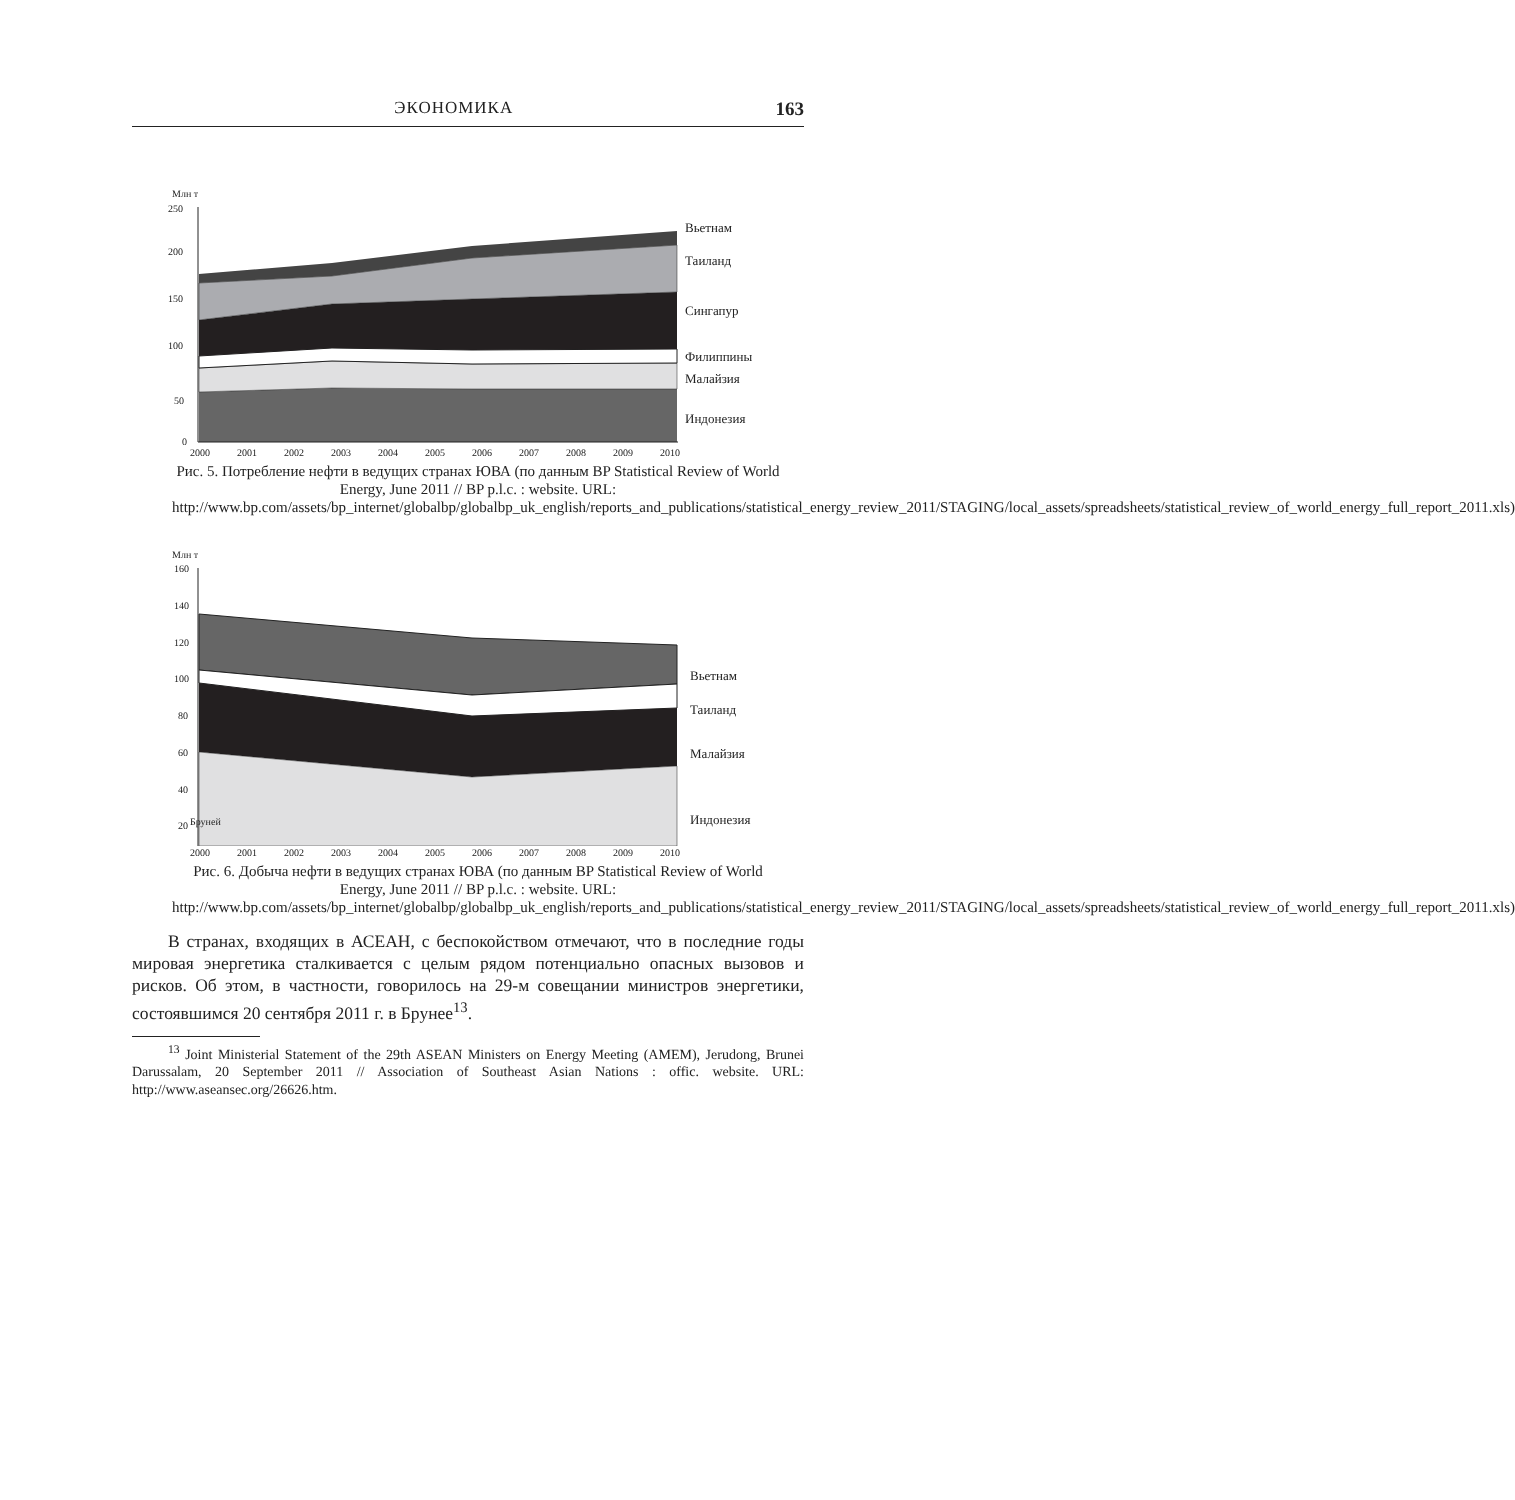ЭКОНОМИКА 163
Млн т
250
200
150
100
50
0
Вьетнам
Таиланд
Сингапур
Филиппины
Малайзия
Индонезия
2000 2001 2002 2003 2004 2005 2006 2007 2008 2009 2010
Рис. 5. Потребление нефти в ведущих странах ЮВА (по данным BP Statistical Review of World Energy, June 2011 // BP p.l.c. : website. URL: http://www.bp.com/assets/bp_internet/globalbp/globalbp_uk_english/reports_and_publications/statistical_energy_review_2011/STAGING/local_assets/spreadsheets/statistical_review_of_world_energy_full_report_2011.xls)
Млн т
160
140
120
100
80
60
40
20
Вьетнам
Таиланд
Малайзия
Индонезия
Бруней
2000 2001 2002 2003 2004 2005 2006 2007 2008 2009 2010
Рис. 6. Добыча нефти в ведущих странах ЮВА (по данным BP Statistical Review of World Energy, June 2011 // BP p.l.c. : website. URL: http://www.bp.com/assets/bp_internet/globalbp/globalbp_uk_english/reports_and_publications/statistical_energy_review_2011/STAGING/local_assets/spreadsheets/statistical_review_of_world_energy_full_report_2011.xls)
В странах, входящих в АСЕАН, с беспокойством отмечают, что в последние годы мировая энергетика сталкивается с целым рядом потенциально опасных вызовов и рисков. Об этом, в частности, говорилось на 29-м совещании министров энергетики, состоявшимся 20 сентября 2011 г. в Брунее<sup>13</sup>.
<sup>13</sup> Joint Ministerial Statement of the 29th ASEAN Ministers on Energy Meeting (AMEM), Jerudong, Brunei Darussalam, 20 September 2011 // Association of Southeast Asian Nations : offic. website. URL: http://www.aseansec.org/26626.htm.